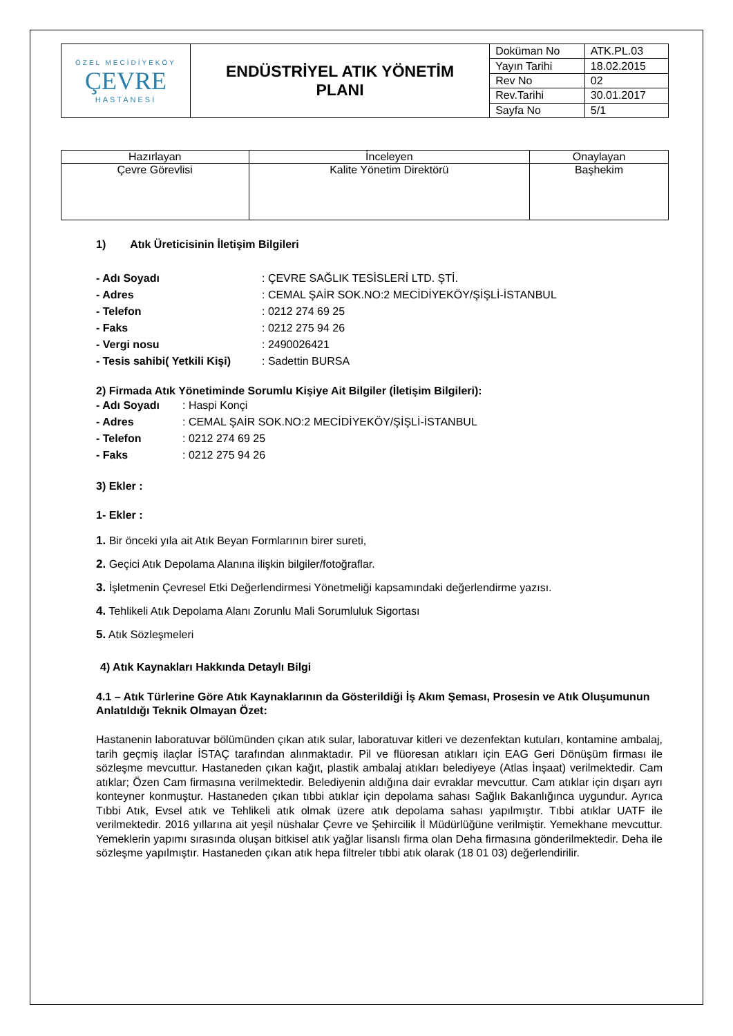| ÖZEL MECİDİYEKÖY ÇEVRE HASTANESİ | ENDÜSTRİYEL ATIK YÖNETİM PLANI | Doküman No | ATK.PL.03 |
| | | Yayın Tarihi | 18.02.2015 |
| | | Rev No | 02 |
| | | Rev.Tarihi | 30.01.2017 |
| | | Sayfa No | 5/1 |
| Hazırlayan | İnceleyen | Onaylayan |
| Çevre Görevlisi | Kalite Yönetim Direktörü | Başhekim |
1) Atık Üreticisinin İletişim Bilgileri
- Adı Soyadı: ÇEVRE SAĞLIK TESİSLERİ LTD. ŞTİ.
- Adres: CEMAL ŞAİR SOK.NO:2 MECİDİYEKÖY/ŞİŞLİ-İSTANBUL
- Telefon: 0212 274 69 25
- Faks: 0212 275 94 26
- Vergi nosu: 2490026421
- Tesis sahibi( Yetkili Kişi): Sadettin BURSA
2) Firmada Atık Yönetiminde Sorumlu Kişiye Ait Bilgiler (İletişim Bilgileri):
- Adı Soyadı: Haspi Konçi
- Adres: CEMAL ŞAİR SOK.NO:2 MECİDİYEKÖY/ŞİŞLİ-İSTANBUL
- Telefon: 0212 274 69 25
- Faks: 0212 275 94 26
3) Ekler :
1- Ekler :
1. Bir önceki yıla ait Atık Beyan Formlarının birer sureti,
2. Geçici Atık Depolama Alanına ilişkin bilgiler/fotoğraflar.
3. İşletmenin Çevresel Etki Değerlendirmesi Yönetmeliği kapsamındaki değerlendirme yazısı.
4. Tehlikeli Atık Depolama Alanı Zorunlu Mali Sorumluluk Sigortası
5. Atık Sözleşmeleri
4) Atık Kaynakları Hakkında Detaylı Bilgi
4.1 – Atık Türlerine Göre Atık Kaynaklarının da Gösterildiği İş Akım Şeması, Prosesin ve Atık Oluşumunun Anlatıldığı Teknik Olmayan Özet:
Hastanenin laboratuvar bölümünden çıkan atık sular, laboratuvar kitleri ve dezenfektan kutuları, kontamine ambalaj, tarih geçmiş ilaçlar İSTAÇ tarafından alınmaktadır. Pil ve flüoresan atıkları için EAG Geri Dönüşüm firması ile sözleşme mevcuttur. Hastaneden çıkan kağıt, plastik ambalaj atıkları belediyeye (Atlas İnşaat) verilmektedir. Cam atıklar; Özen Cam firmasına verilmektedir. Belediyenin aldığına dair evraklar mevcuttur. Cam atıklar için dışarı ayrı konteyner konmuştur. Hastaneden çıkan tıbbi atıklar için depolama sahası Sağlık Bakanlığınca uygundur. Ayrıca Tıbbi Atık, Evsel atık ve Tehlikeli atık olmak üzere atık depolama sahası yapılmıştır. Tıbbi atıklar UATF ile verilmektedir. 2016 yıllarına ait yeşil nüshalar Çevre ve Şehircilik İl Müdürlüğüne verilmiştir. Yemekhane mevcuttur. Yemeklerin yapımı sırasında oluşan bitkisel atık yağlar lisanslı firma olan Deha firmasına gönderilmektedir. Deha ile sözleşme yapılmıştır. Hastaneden çıkan atık hepa filtreler tıbbi atık olarak (18 01 03) değerlendirilir.